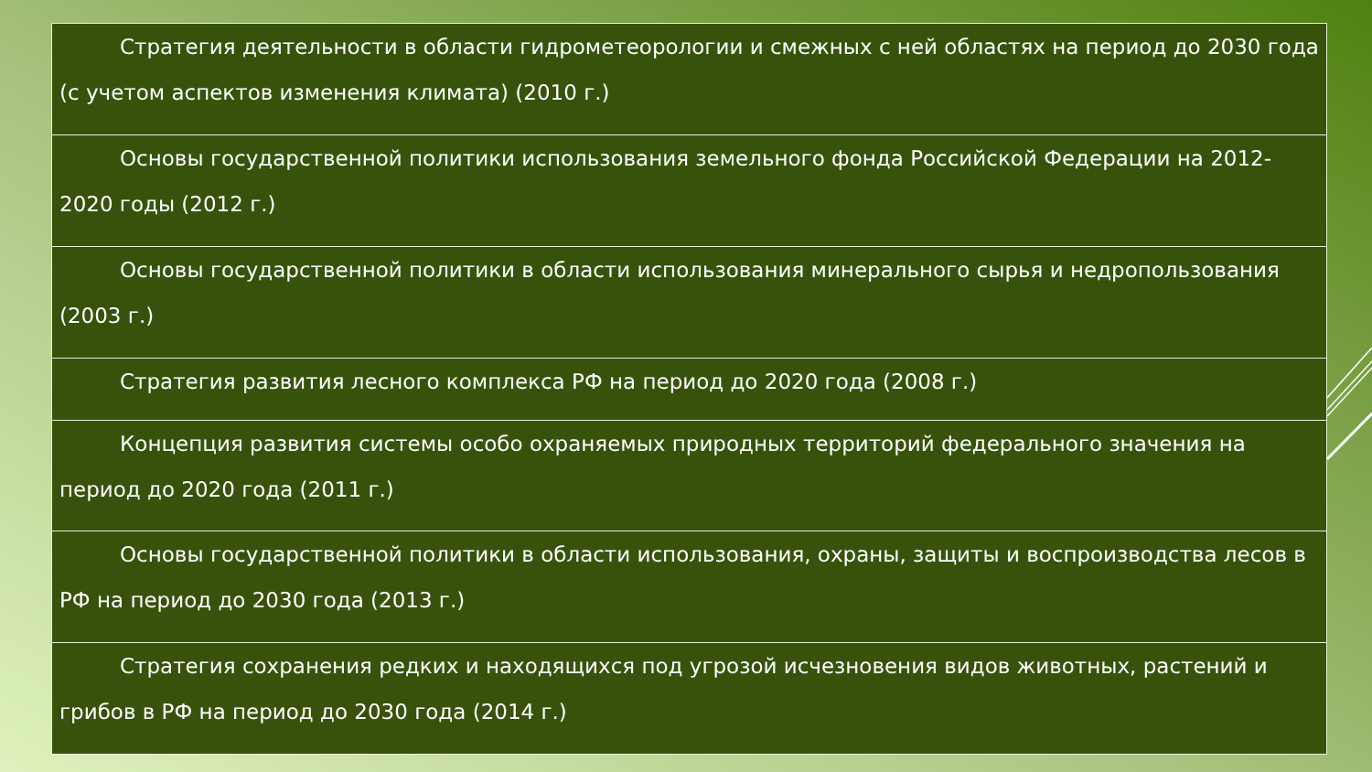| Стратегия деятельности в области гидрометеорологии и смежных с ней областях на период до 2030 года (с учетом аспектов изменения климата) (2010 г.) |
| Основы государственной политики использования земельного фонда Российской Федерации на 2012-2020 годы (2012 г.) |
| Основы государственной политики в области использования минерального сырья и недропользования (2003 г.) |
| Стратегия развития лесного комплекса РФ на период до 2020 года (2008 г.) |
| Концепция развития системы особо охраняемых природных территорий федерального значения на период до 2020 года (2011 г.) |
| Основы государственной политики в области использования, охраны, защиты и воспроизводства лесов в РФ на период до 2030 года (2013 г.) |
| Стратегия сохранения редких и находящихся под угрозой исчезновения видов животных, растений и грибов в РФ на период до 2030 года (2014 г.) |